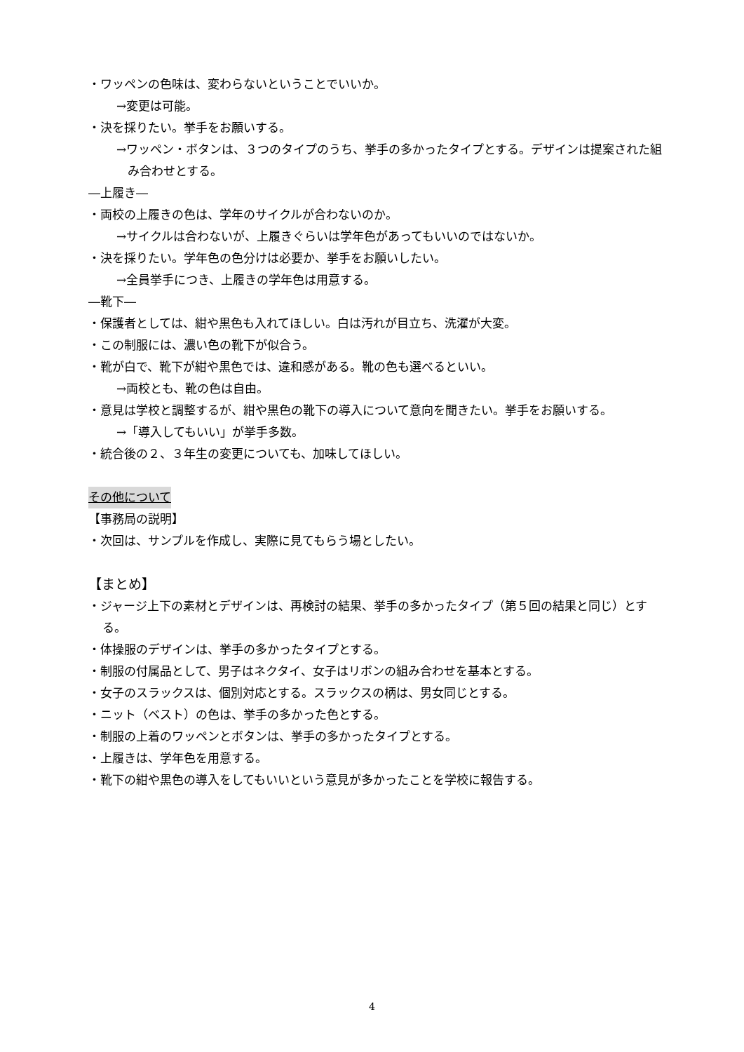・ワッペンの色味は、変わらないということでいいか。
→変更は可能。
・決を採りたい。挙手をお願いする。
→ワッペン・ボタンは、３つのタイプのうち、挙手の多かったタイプとする。デザインは提案された組み合わせとする。
―上履き―
・両校の上履きの色は、学年のサイクルが合わないのか。
→サイクルは合わないが、上履きぐらいは学年色があってもいいのではないか。
・決を採りたい。学年色の色分けは必要か、挙手をお願いしたい。
→全員挙手につき、上履きの学年色は用意する。
―靴下―
・保護者としては、紺や黒色も入れてほしい。白は汚れが目立ち、洗濯が大変。
・この制服には、濃い色の靴下が似合う。
・靴が白で、靴下が紺や黒色では、違和感がある。靴の色も選べるといい。
→両校とも、靴の色は自由。
・意見は学校と調整するが、紺や黒色の靴下の導入について意向を聞きたい。挙手をお願いする。
→「導入してもいい」が挙手多数。
・統合後の２、３年生の変更についても、加味してほしい。
その他について
【事務局の説明】
・次回は、サンプルを作成し、実際に見てもらう場としたい。
【まとめ】
・ジャージ上下の素材とデザインは、再検討の結果、挙手の多かったタイプ（第５回の結果と同じ）とする。
・体操服のデザインは、挙手の多かったタイプとする。
・制服の付属品として、男子はネクタイ、女子はリボンの組み合わせを基本とする。
・女子のスラックスは、個別対応とする。スラックスの柄は、男女同じとする。
・ニット（ベスト）の色は、挙手の多かった色とする。
・制服の上着のワッペンとボタンは、挙手の多かったタイプとする。
・上履きは、学年色を用意する。
・靴下の紺や黒色の導入をしてもいいという意見が多かったことを学校に報告する。
4